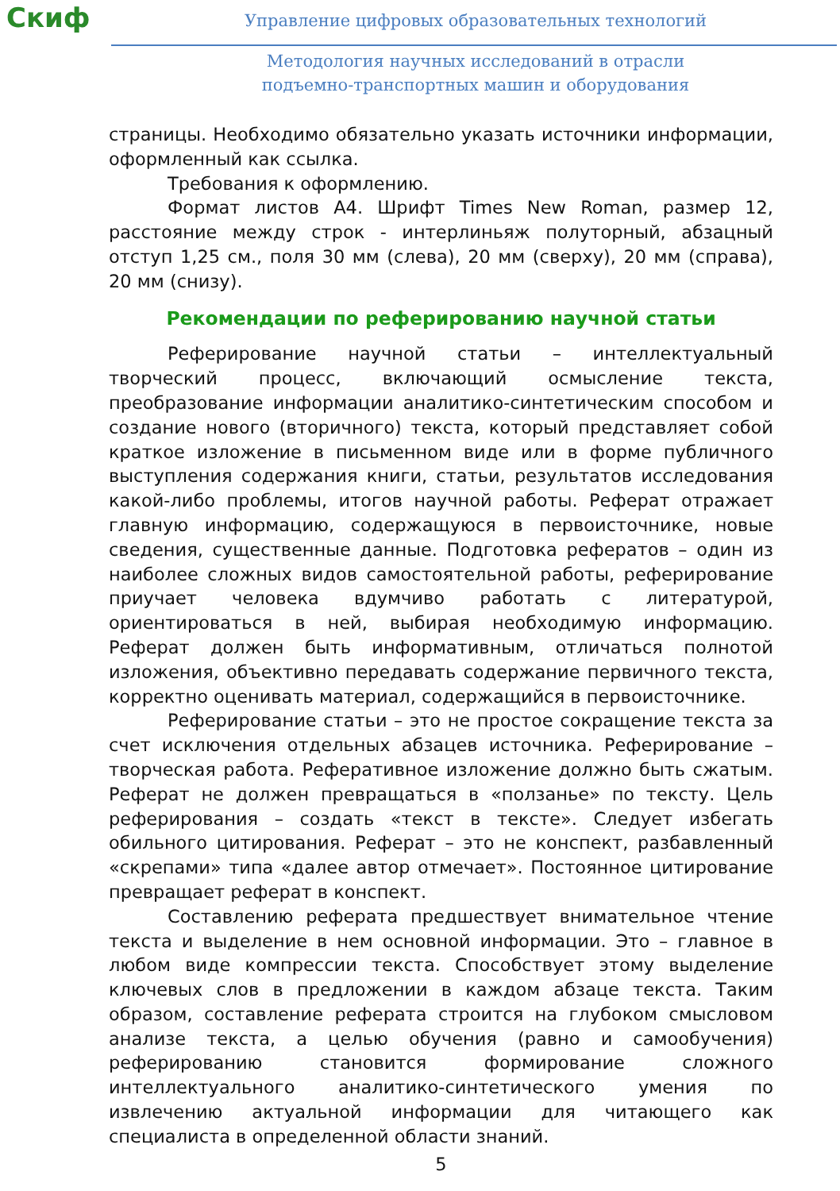Скиф
Управление цифровых образовательных технологий
Методология научных исследований в отрасли
подъемно-транспортных машин и оборудования
страницы. Необходимо обязательно указать источники информации, оформленный как ссылка.
Требования к оформлению.
Формат листов А4. Шрифт Times New Roman, размер 12, расстояние между строк - интерлиньяж полуторный, абзацный отступ 1,25 см., поля 30 мм (слева), 20 мм (сверху), 20 мм (справа), 20 мм (снизу).
Рекомендации по реферированию научной статьи
Реферирование научной статьи – интеллектуальный творческий процесс, включающий осмысление текста, преобразование информации аналитико-синтетическим способом и создание нового (вторичного) текста, который представляет собой краткое изложение в письменном виде или в форме публичного выступления содержания книги, статьи, результатов исследования какой-либо проблемы, итогов научной работы. Реферат отражает главную информацию, содержащуюся в первоисточнике, новые сведения, существенные данные. Подготовка рефератов – один из наиболее сложных видов самостоятельной работы, реферирование приучает человека вдумчиво работать с литературой, ориентироваться в ней, выбирая необходимую информацию. Реферат должен быть информативным, отличаться полнотой изложения, объективно передавать содержание первичного текста, корректно оценивать материал, содержащийся в первоисточнике.
Реферирование статьи – это не простое сокращение текста за счет исключения отдельных абзацев источника. Реферирование – творческая работа. Реферативное изложение должно быть сжатым. Реферат не должен превращаться в «ползанье» по тексту. Цель реферирования – создать «текст в тексте». Следует избегать обильного цитирования. Реферат – это не конспект, разбавленный «скрепами» типа «далее автор отмечает». Постоянное цитирование превращает реферат в конспект.
Составлению реферата предшествует внимательное чтение текста и выделение в нем основной информации. Это – главное в любом виде компрессии текста. Способствует этому выделение ключевых слов в предложении в каждом абзаце текста. Таким образом, составление реферата строится на глубоком смысловом анализе текста, а целью обучения (равно и самообучения) реферированию становится формирование сложного интеллектуального аналитико-синтетического умения по извлечению актуальной информации для читающего как специалиста в определенной области знаний.
5